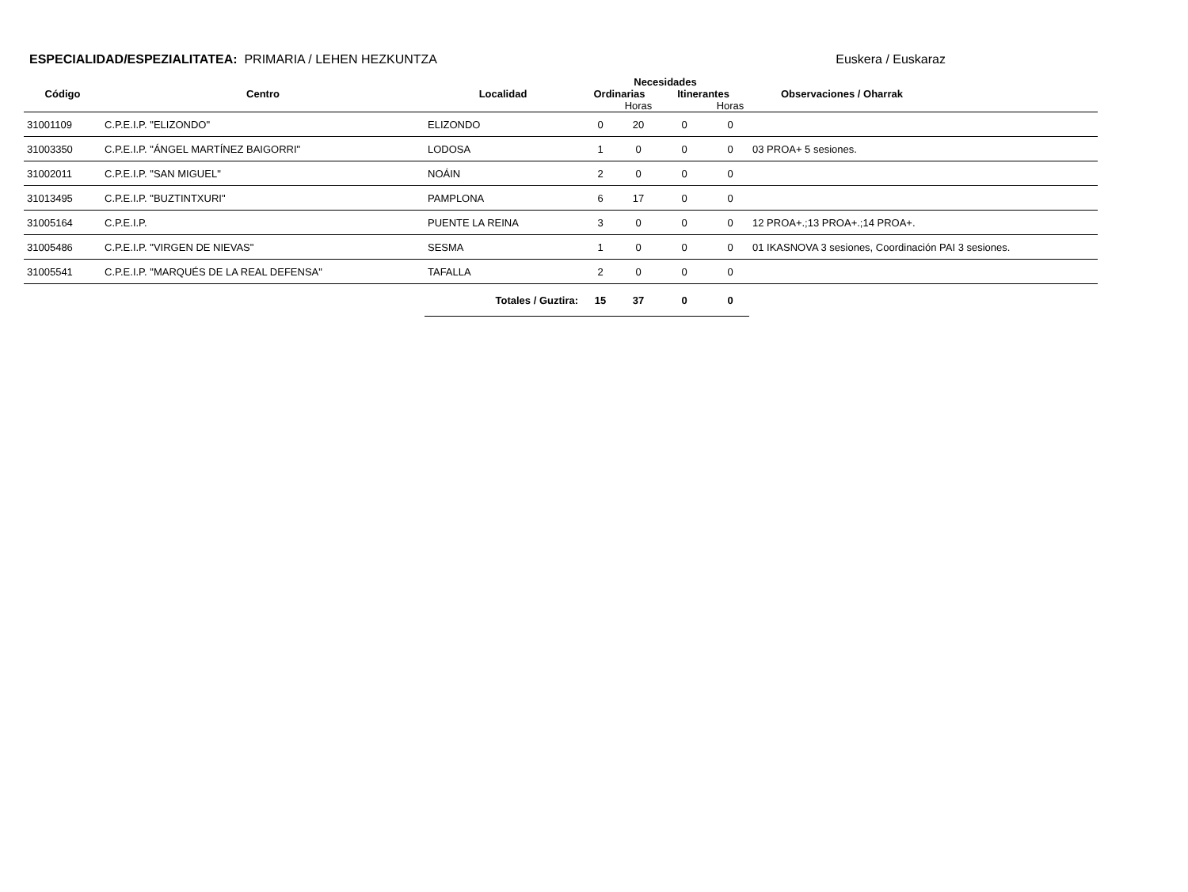ESPECIALIDAD/ESPEZIALITATEA: PRIMARIA / LEHEN HEZKUNTZA
Euskera / Euskaraz
| | | | Necesidades | | | | |
| --- | --- | --- | --- | --- | --- | --- | --- |
| Código | Centro | Localidad | Ordinarias | | Itinerantes | | Observaciones / Oharrak |
| | | | | Horas | | Horas | |
| 31001109 | C.P.E.I.P. "ELIZONDO" | ELIZONDO | 0 | 20 | 0 | 0 | |
| 31003350 | C.P.E.I.P. "ÁNGEL MARTÍNEZ BAIGORRI" | LODOSA | 1 | 0 | 0 | 0 | 03 PROA+ 5 sesiones. |
| 31002011 | C.P.E.I.P. "SAN MIGUEL" | NOÁIN | 2 | 0 | 0 | 0 | |
| 31013495 | C.P.E.I.P. "BUZTINTXURI" | PAMPLONA | 6 | 17 | 0 | 0 | |
| 31005164 | C.P.E.I.P. | PUENTE LA REINA | 3 | 0 | 0 | 0 | 12 PROA+.;13 PROA+.;14 PROA+. |
| 31005486 | C.P.E.I.P. "VIRGEN DE NIEVAS" | SESMA | 1 | 0 | 0 | 0 | 01 IKASNOVA 3 sesiones, Coordinación PAI 3 sesiones. |
| 31005541 | C.P.E.I.P. "MARQUÉS DE LA REAL DEFENSA" | TAFALLA | 2 | 0 | 0 | 0 | |
| | | Totales / Guztira: | 15 | 37 | 0 | 0 | |